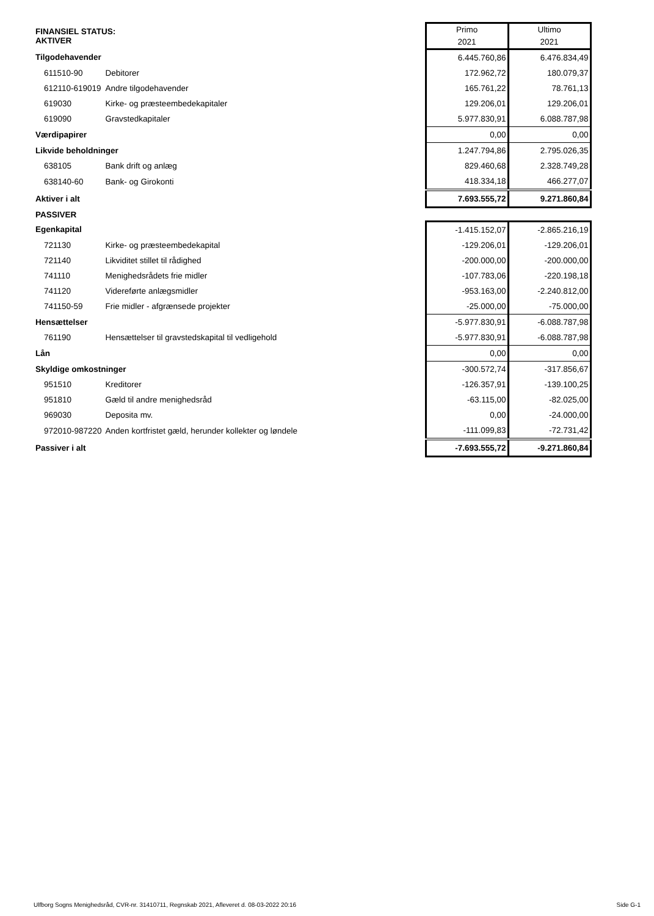| FINANSIEL STATUS: AKTIVER | | Primo 2021 | Ultimo 2021 |
| Tilgodehavender | | 6.445.760,86 | 6.476.834,49 |
| 611510-90 | Debitorer | 172.962,72 | 180.079,37 |
| 612110-619019 | Andre tilgodehavender | 165.761,22 | 78.761,13 |
| 619030 | Kirke- og præsteembedekapitaler | 129.206,01 | 129.206,01 |
| 619090 | Gravstedkapitaler | 5.977.830,91 | 6.088.787,98 |
| Værdipapirer | | 0,00 | 0,00 |
| Likvide beholdninger | | 1.247.794,86 | 2.795.026,35 |
| 638105 | Bank drift og anlæg | 829.460,68 | 2.328.749,28 |
| 638140-60 | Bank- og Girokonti | 418.334,18 | 466.277,07 |
| Aktiver i alt | | 7.693.555,72 | 9.271.860,84 |
| PASSIVER | | | |
| Egenkapital | | -1.415.152,07 | -2.865.216,19 |
| 721130 | Kirke- og præsteembedekapital | -129.206,01 | -129.206,01 |
| 721140 | Likviditet stillet til rådighed | -200.000,00 | -200.000,00 |
| 741110 | Menighedsrådets frie midler | -107.783,06 | -220.198,18 |
| 741120 | Videreførte anlægsmidler | -953.163,00 | -2.240.812,00 |
| 741150-59 | Frie midler - afgrænsede projekter | -25.000,00 | -75.000,00 |
| Hensættelser | | -5.977.830,91 | -6.088.787,98 |
| 761190 | Hensættelser til gravstedskapital til vedligehold | -5.977.830,91 | -6.088.787,98 |
| Lån | | 0,00 | 0,00 |
| Skyldige omkostninger | | -300.572,74 | -317.856,67 |
| 951510 | Kreditorer | -126.357,91 | -139.100,25 |
| 951810 | Gæld til andre menighedsråd | -63.115,00 | -82.025,00 |
| 969030 | Deposita mv. | 0,00 | -24.000,00 |
| 972010-987220 | Anden kortfristet gæld, herunder kollekter og løndele | -111.099,83 | -72.731,42 |
| Passiver i alt | | -7.693.555,72 | -9.271.860,84 |
Ulfborg Sogns Menighedsråd, CVR-nr. 31410711, Regnskab 2021, Afleveret d. 08-03-2022 20:16 Side G-1